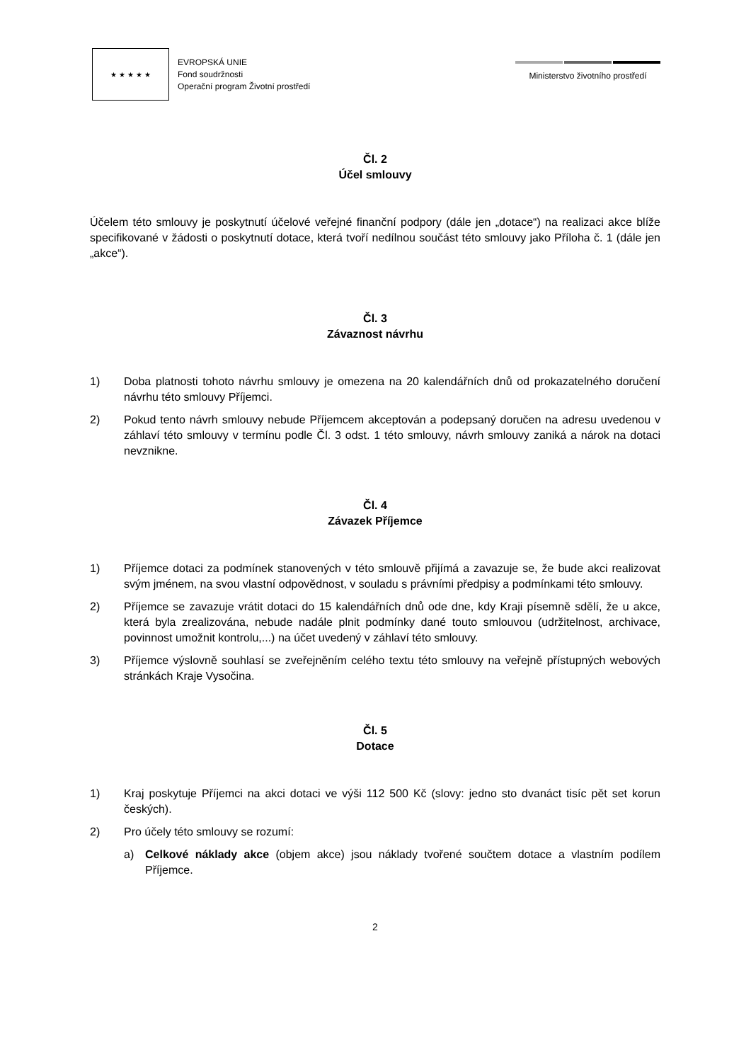★ ★ ★ ★ ★
EVROPSKÁ UNIE
Fond soudržnosti
Operační program Životní prostředí
Ministerstvo životního prostředí
Čl. 2
Účel smlouvy
Účelem této smlouvy je poskytnutí účelové veřejné finanční podpory (dále jen „dotace“) na realizaci akce blíže specifikované v žádosti o poskytnutí dotace, která tvoří nedílnou součást této smlouvy jako Příloha č. 1 (dále jen „akce“).
Čl. 3
Závaznost návrhu
1) Doba platnosti tohoto návrhu smlouvy je omezena na 20 kalendářních dnů od prokazatelného doručení návrhu této smlouvy Příjemci.
2) Pokud tento návrh smlouvy nebude Příjemcem akceptován a podepsaný doručen na adresu uvedenou v záhlaví této smlouvy v termínu podle Čl. 3 odst. 1 této smlouvy, návrh smlouvy zaniká a nárok na dotaci nevznikne.
Čl. 4
Závazek Příjemce
1) Příjemce dotaci za podmínek stanovených v této smlouvě přijímá a zavazuje se, že bude akci realizovat svým jménem, na svou vlastní odpovědnost, v souladu s právními předpisy a podmínkami této smlouvy.
2) Příjemce se zavazuje vrátit dotaci do 15 kalendářních dnů ode dne, kdy Kraji písemně sdělí, že u akce, která byla zrealizována, nebude nadále plnit podmínky dané touto smlouvou (udržitelnost, archivace, povinnost umožnit kontrolu,...) na účet uvedený v záhlaví této smlouvy.
3) Příjemce výslovně souhlasí se zveřejněním celého textu této smlouvy na veřejně přístupných webových stránkách Kraje Vysočina.
Čl. 5
Dotace
1) Kraj poskytuje Příjemci na akci dotaci ve výši 112 500 Kč (slovy: jedno sto dvanáct tisíc pět set korun českých).
2) Pro účely této smlouvy se rozumí:
a) Celkové náklady akce (objem akce) jsou náklady tvořené součtem dotace a vlastním podílem Příjemce.
2